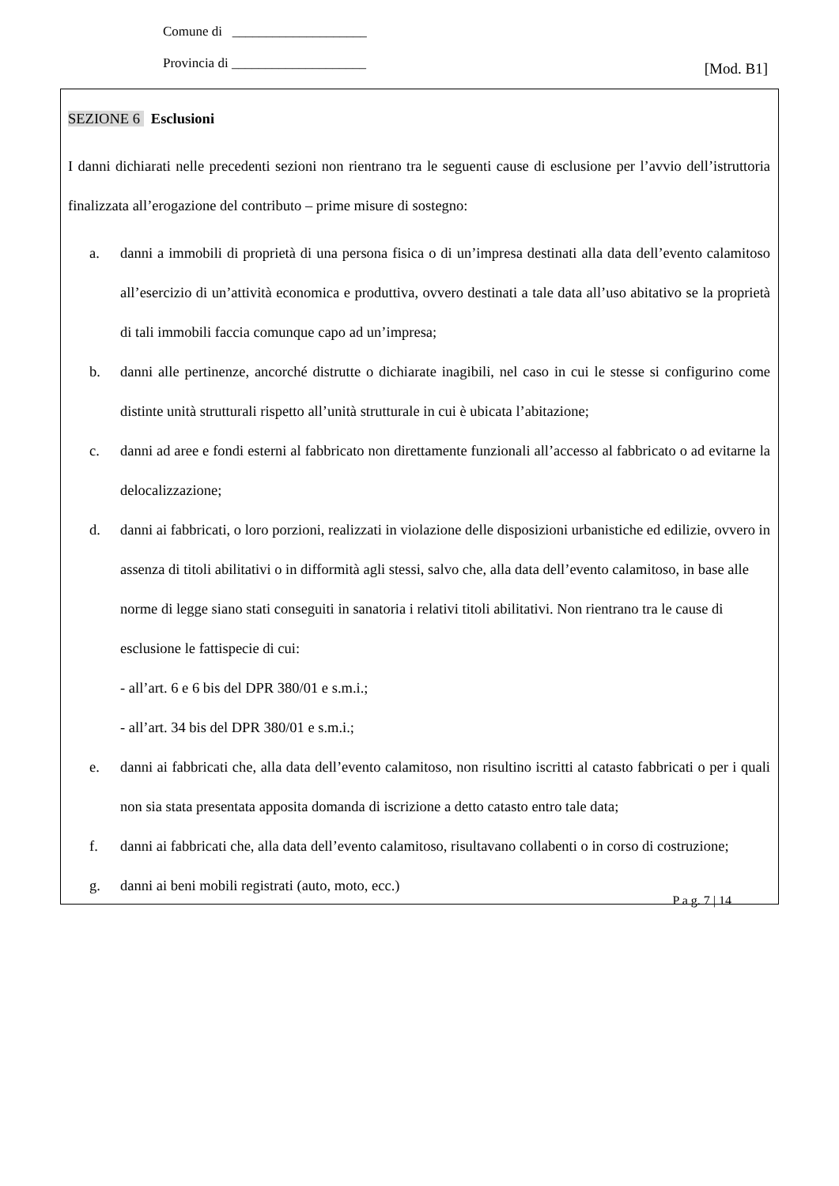Comune di ____________________
Provincia di ____________________ [Mod. B1]
SEZIONE 6 Esclusioni
I danni dichiarati nelle precedenti sezioni non rientrano tra le seguenti cause di esclusione per l’avvio dell’istruttoria finalizzata all’erogazione del contributo – prime misure di sostegno:
a. danni a immobili di proprietà di una persona fisica o di un’impresa destinati alla data dell’evento calamitoso all’esercizio di un’attività economica e produttiva, ovvero destinati a tale data all’uso abitativo se la proprietà di tali immobili faccia comunque capo ad un’impresa;
b. danni alle pertinenze, ancorché distrutte o dichiarate inagibili, nel caso in cui le stesse si configurino come distinte unità strutturali rispetto all’unità strutturale in cui è ubicata l’abitazione;
c. danni ad aree e fondi esterni al fabbricato non direttamente funzionali all’accesso al fabbricato o ad evitarne la delocalizzazione;
d. danni ai fabbricati, o loro porzioni, realizzati in violazione delle disposizioni urbanistiche ed edilizie, ovvero in assenza di titoli abilitativi o in difformità agli stessi, salvo che, alla data dell’evento calamitoso, in base alle norme di legge siano stati conseguiti in sanatoria i relativi titoli abilitativi. Non rientrano tra le cause di esclusione le fattispecie di cui:
- all’art. 6 e 6 bis del DPR 380/01 e s.m.i.;
- all’art. 34 bis del DPR 380/01 e s.m.i.;
e. danni ai fabbricati che, alla data dell’evento calamitoso, non risultino iscritti al catasto fabbricati o per i quali non sia stata presentata apposita domanda di iscrizione a detto catasto entro tale data;
f. danni ai fabbricati che, alla data dell’evento calamitoso, risultavano collabenti o in corso di costruzione;
g. danni ai beni mobili registrati (auto, moto, ecc.)
P a g. 7 | 14